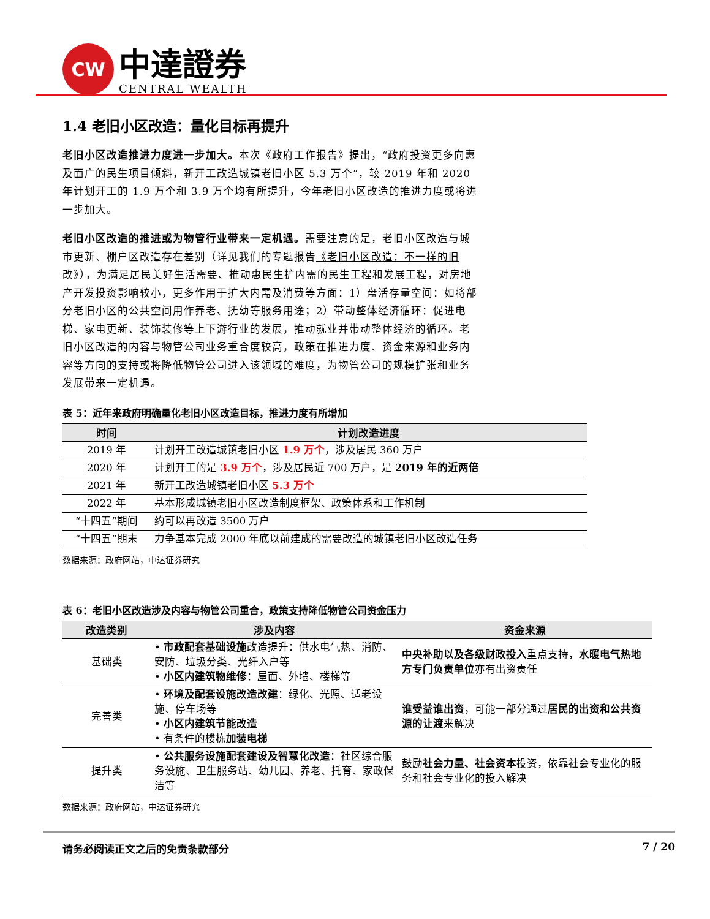CW
中達證券
CENTRAL WEALTH
1.4 老旧小区改造：量化目标再提升
老旧小区改造推进力度进一步加大。本次《政府工作报告》提出，“政府投资更多向惠及面广的民生项目倾斜，新开工改造城镇老旧小区 5.3 万个”，较 2019 年和 2020 年计划开工的 1.9 万个和 3.9 万个均有所提升，今年老旧小区改造的推进力度或将进一步加大。
老旧小区改造的推进或为物管行业带来一定机遇。需要注意的是，老旧小区改造与城市更新、棚户区改造存在差别（详见我们的专题报告《老旧小区改造：不一样的旧改》），为满足居民美好生活需要、推动惠民生扩内需的民生工程和发展工程，对房地产开发投资影响较小，更多作用于扩大内需及消费等方面：1）盘活存量空间：如将部分老旧小区的公共空间用作养老、抚幼等服务用途；2）带动整体经济循环：促进电梯、家电更新、装饰装修等上下游行业的发展，推动就业并带动整体经济的循环。老旧小区改造的内容与物管公司业务重合度较高，政策在推进力度、资金来源和业务内容等方向的支持或将降低物管公司进入该领域的难度，为物管公司的规模扩张和业务发展带来一定机遇。
表 5：近年来政府明确量化老旧小区改造目标，推进力度有所增加
| 时间 | 计划改造进度 |
| --- | --- |
| 2019 年 | 计划开工改造城镇老旧小区 1.9 万个 ，涉及居民 360 万户 |
| 2020 年 | 计划开工的是 3.9 万个 ，涉及居民近 700 万户，是 2019 年的近两倍 |
| 2021 年 | 新开工改造城镇老旧小区 5.3 万个 |
| 2022 年 | 基本形成城镇老旧小区改造制度框架、政策体系和工作机制 |
| “十四五”期间 | 约可以再改造 3500 万户 |
| “十四五”期末 | 力争基本完成 2000 年底以前建成的需要改造的城镇老旧小区改造任务 |
数据来源：政府网站，中达证券研究
表 6：老旧小区改造涉及内容与物管公司重合，政策支持降低物管公司资金压力
| 改造类别 | 涉及内容 | 资金来源 |
| --- | --- | --- |
| 基础类 | • 市政配套基础设施 改造提升：供水电气热、消防、安防、垃圾分类、光纤入户等 • 小区内建筑物维修 ：屋面、外墙、楼梯等 | 中央补助以及各级财政投入 重点支持， 水暖电气热地方专门负责单位 亦有出资责任 |
| 完善类 | • 环境及配套设施改造改建 ：绿化、光照、适老设施、停车场等 • 小区内建筑节能改造 • 有条件的楼栋 加装电梯 | 谁受益谁出资 ，可能一部分通过 居民的出资和公共资源的让渡 来解决 |
| 提升类 | • 公共服务设施配套建设及智慧化改造 ：社区综合服务设施、卫生服务站、幼儿园、养老、托育、家政保洁等 | 鼓励 社会力量、社会资本 投资，依靠社会专业化的服务和社会专业化的投入解决 |
数据来源：政府网站，中达证券研究
请务必阅读正文之后的免责条款部分 7 / 20